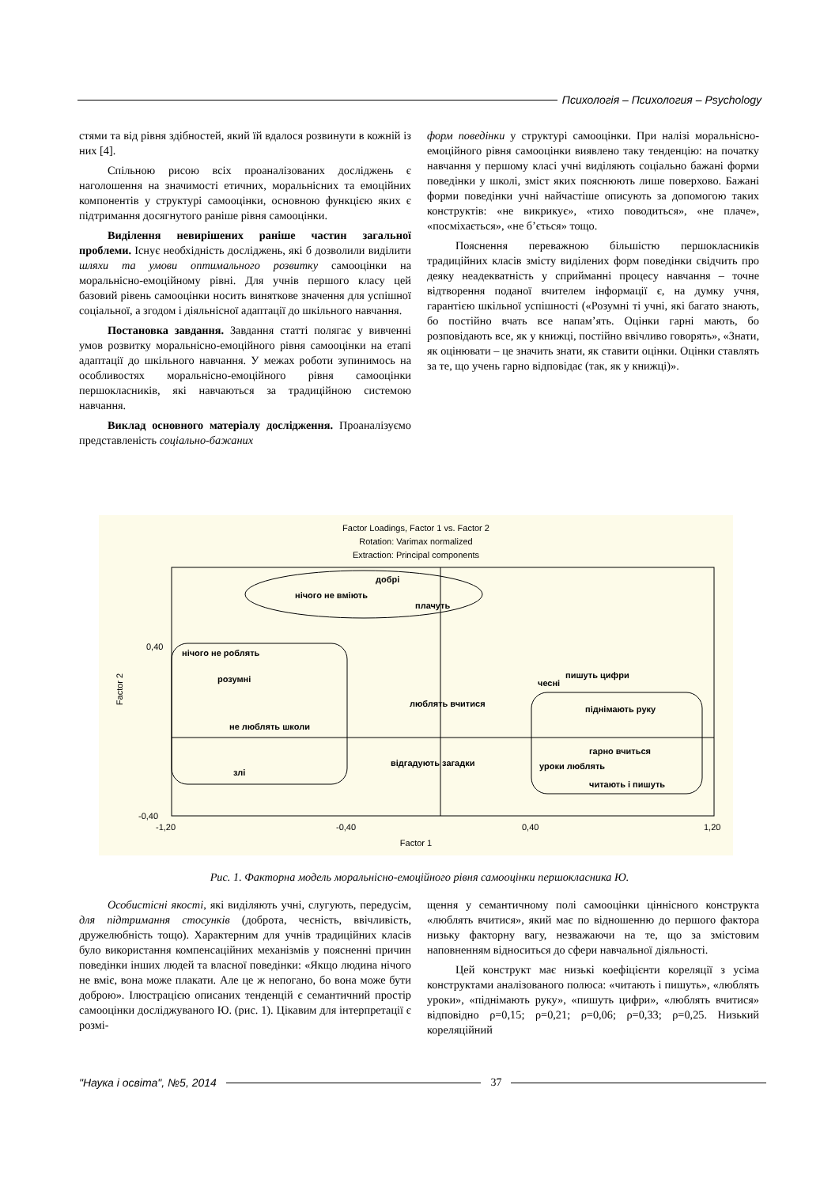Психологія – Психология – Psychology
стями та від рівня здібностей, який їй вдалося розвинути в кожній із них [4].
Спільною рисою всіх проаналізованих досліджень є наголошення на значимості етичних, моральнісних та емоційних компонентів у структурі самооцінки, основною функцією яких є підтримання досягнутого раніше рівня самооцінки.
Виділення невирішених раніше частин загальної проблеми. Існує необхідність досліджень, які б дозволили виділити шляхи та умови оптимального розвитку самооцінки на моральнісно-емоційному рівні. Для учнів першого класу цей базовий рівень самооцінки носить виняткове значення для успішної соціальної, а згодом і діяльнісної адаптації до шкільного навчання.
Постановка завдання. Завдання статті полягає у вивченні умов розвитку моральнісно-емоційного рівня самооцінки на етапі адаптації до шкільного навчання. У межах роботи зупинимось на особливостях моральнісно-емоційного рівня самооцінки першокласників, які навчаються за традиційною системою навчання.
Виклад основного матеріалу дослідження. Проаналізуємо представленість соціально-бажаних
форм поведінки у структурі самооцінки. При налізі моральнісно-емоційного рівня самооцінки виявлено таку тенденцію: на початку навчання у першому класі учні виділяють соціально бажані форми поведінки у школі, зміст яких пояснюють лише поверхово. Бажані форми поведінки учні найчастіше описують за допомогою таких конструктів: «не викрикує», «тихо поводиться», «не плаче», «посміхається», «не б’ється» тощо.
Пояснення переважною більшістю першокласників традиційних класів змісту виділених форм поведінки свідчить про деяку неадекватність у сприйманні процесу навчання – точне відтворення поданої вчителем інформації є, на думку учня, гарантією шкільної успішності («Розумні ті учні, які багато знають, бо постійно вчать все напам’ять. Оцінки гарні мають, бо розповідають все, як у книжці, постійно ввічливо говорять», «Знати, як оцінювати – це значить знати, як ставити оцінки. Оцінки ставлять за те, що учень гарно відповідає (так, як у книжці)».
Factor Loadings, Factor 1 vs. Factor 2
Rotation: Varimax normalized
Extraction: Principal components
добрі
нічого не вміють
плачуть
нічого не роблять
розумні
не люблять школи
злі
люблять вчитися
відгадують загадки
чесні
пишуть цифри
піднімають руку
гарно вчиться
уроки люблять
читають і пишуть
0,40
-0,40
-1,20
-0,40
0,40
1,20
Factor 1
Factor 2
Рис. 1. Факторна модель моральнісно-емоційного рівня самооцінки першокласника Ю.
Особистісні якості, які виділяють учні, слугують, передусім, для підтримання стосунків (доброта, чесність, ввічливість, дружелюбність тощо). Характерним для учнів традиційних класів було використання компенсаційних механізмів у поясненні причин поведінки інших людей та власної поведінки: «Якщо людина нічого не вміє, вона може плакати. Але це ж непогано, бо вона може бути доброю». Ілюстрацією описаних тенденцій є семантичний простір самооцінки досліджуваного Ю. (рис. 1). Цікавим для інтерпретації є розмі-
щення у семантичному полі самооцінки ціннісного конструкта «люблять вчитися», який має по відношенню до першого фактора низьку факторну вагу, незважаючи на те, що за змістовим наповненням відноситься до сфери навчальної діяльності.
Цей конструкт має низькі коефіцієнти кореляції з усіма конструктами аналізованого полюса: «читають і пишуть», «люблять уроки», «піднімають руку», «пишуть цифри», «люблять вчитися» відповідно ρ=0,15; ρ=0,21; ρ=0,06; ρ=0,33; ρ=0,25. Низький кореляційний
"Наука і освіта", №5, 2014 37